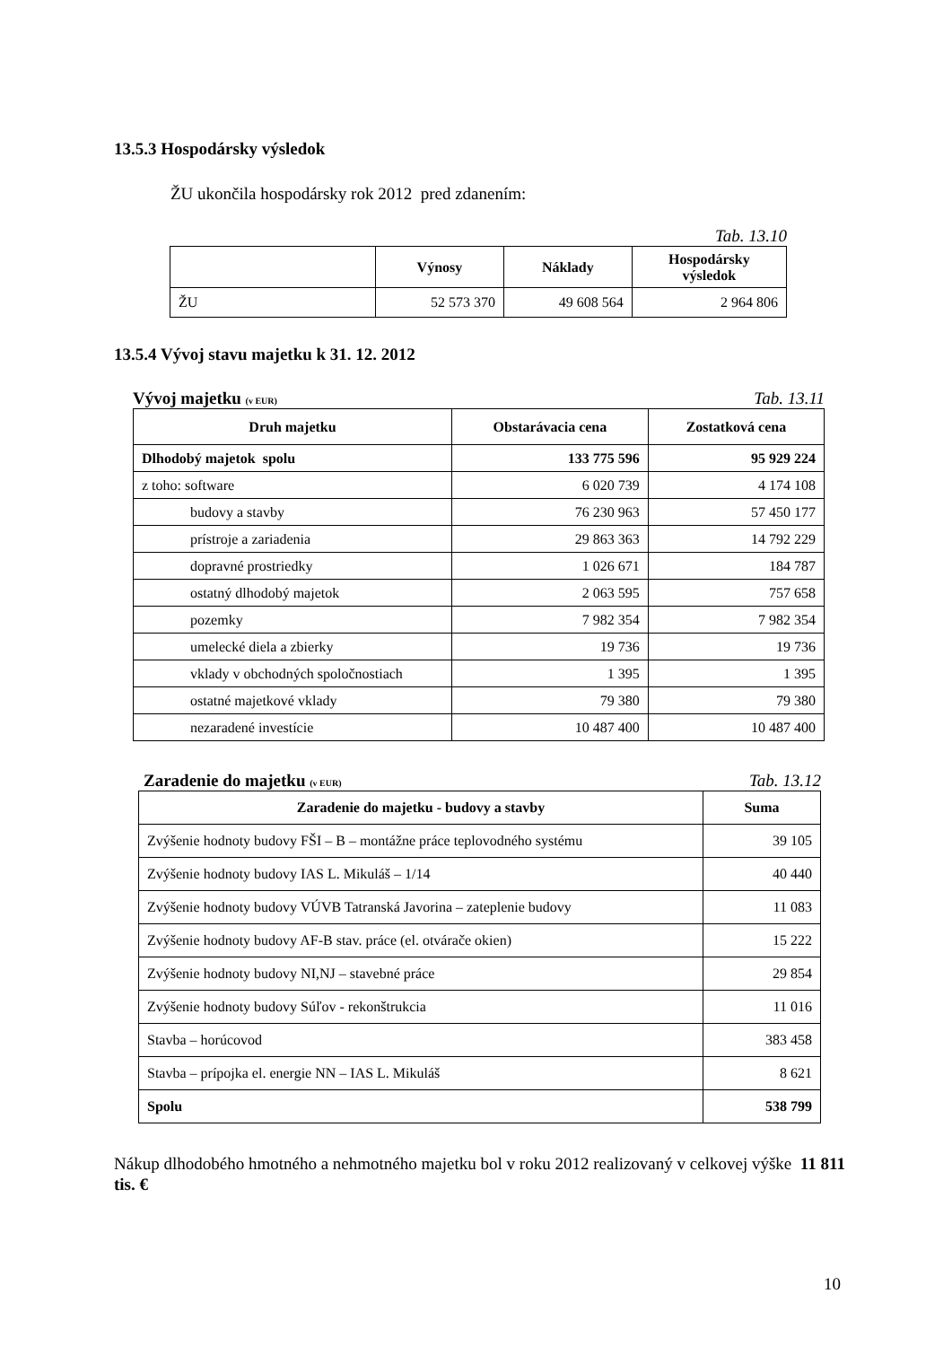13.5.3 Hospodársky výsledok
ŽU ukončila hospodársky rok 2012 pred zdanením:
Tab. 13.10
| | Výnosy | Náklady | Hospodársky výsledok |
| --- | --- | --- | --- |
| ŽU | 52 573 370 | 49 608 564 | 2 964 806 |
13.5.4 Vývoj stavu majetku k 31. 12. 2012
Vývoj majetku (v EUR) Tab. 13.11
| Druh majetku | Obstarávacia cena | Zostatková cena |
| --- | --- | --- |
| Dlhodobý majetok spolu | 133 775 596 | 95 929 224 |
| z toho: software | 6 020 739 | 4 174 108 |
| budovy a stavby | 76 230 963 | 57 450 177 |
| prístroje a zariadenia | 29 863 363 | 14 792 229 |
| dopravné prostriedky | 1 026 671 | 184 787 |
| ostatný dlhodobý majetok | 2 063 595 | 757 658 |
| pozemky | 7 982 354 | 7 982 354 |
| umelecké diela a zbierky | 19 736 | 19 736 |
| vklady v obchodných spoločnostiach | 1 395 | 1 395 |
| ostatné majetkové vklady | 79 380 | 79 380 |
| nezaradené investície | 10 487 400 | 10 487 400 |
Zaradenie do majetku (v EUR) Tab. 13.12
| Zaradenie do majetku - budovy a stavby | Suma |
| --- | --- |
| Zvýšenie hodnoty budovy FŠI – B – montážne práce teplovodného systému | 39 105 |
| Zvýšenie hodnoty budovy IAS L. Mikuláš – 1/14 | 40 440 |
| Zvýšenie hodnoty budovy VÚVB Tatranská Javorina – zateplenie budovy | 11 083 |
| Zvýšenie hodnoty budovy AF-B stav. práce (el. otvárače okien) | 15 222 |
| Zvýšenie hodnoty budovy NI,NJ – stavebné práce | 29 854 |
| Zvýšenie hodnoty budovy Súľov - rekonštrukcia | 11 016 |
| Stavba – horúcovod | 383 458 |
| Stavba – prípojka el. energie NN – IAS L. Mikuláš | 8 621 |
| Spolu | 538 799 |
Nákup dlhodobého hmotného a nehmotného majetku bol v roku 2012 realizovaný v celkovej výške 11 811 tis. €
10